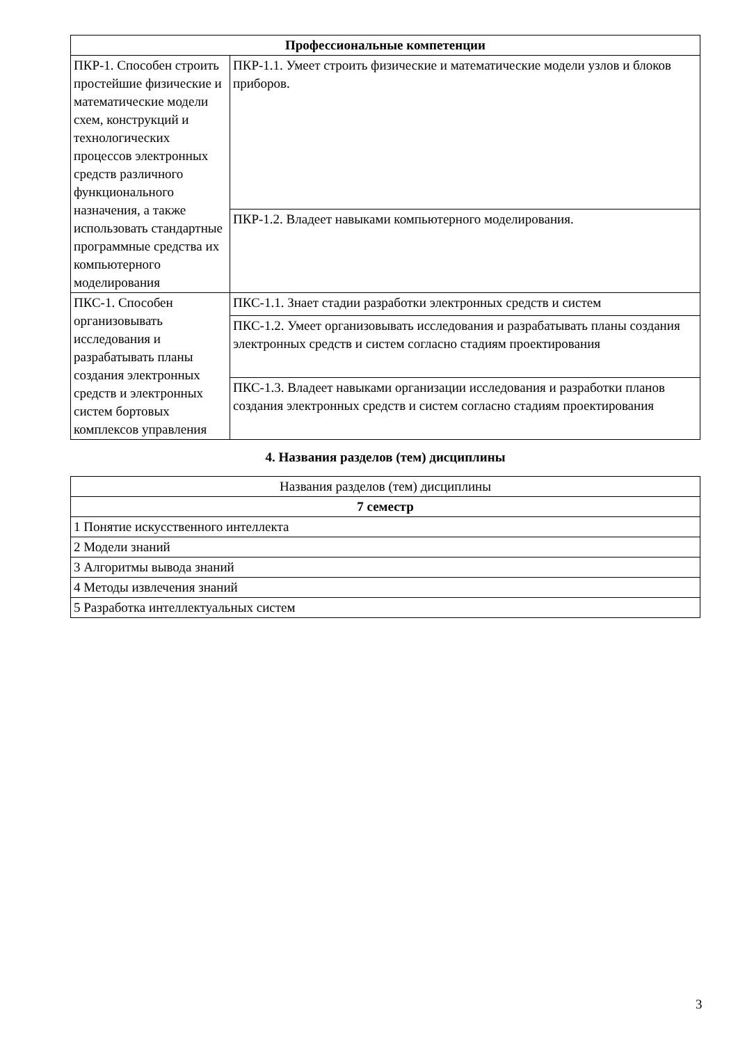| Профессиональные компетенции | |
| --- | --- |
| ПКР-1. Способен строить простейшие физические и математические модели схем, конструкций и технологических процессов электронных средств различного функционального назначения, а также использовать стандартные программные средства их компьютерного моделирования | ПКР-1.1. Умеет строить физические и математические модели узлов и блоков приборов. |
| | ПКР-1.2. Владеет навыками компьютерного моделирования. |
| ПКС-1. Способен организовывать исследования и разрабатывать планы создания электронных средств и электронных систем бортовых комплексов управления | ПКС-1.1. Знает стадии разработки электронных средств и систем |
| | ПКС-1.2. Умеет организовывать исследования и разрабатывать планы создания электронных средств и систем согласно стадиям проектирования |
| | ПКС-1.3. Владеет навыками организации исследования и разработки планов создания электронных средств и систем согласно стадиям проектирования |
4. Названия разделов (тем) дисциплины
| Названия разделов (тем) дисциплины |
| 7 семестр |
| 1 Понятие искусственного интеллекта |
| 2 Модели знаний |
| 3 Алгоритмы вывода знаний |
| 4 Методы извлечения знаний |
| 5 Разработка интеллектуальных систем |
3